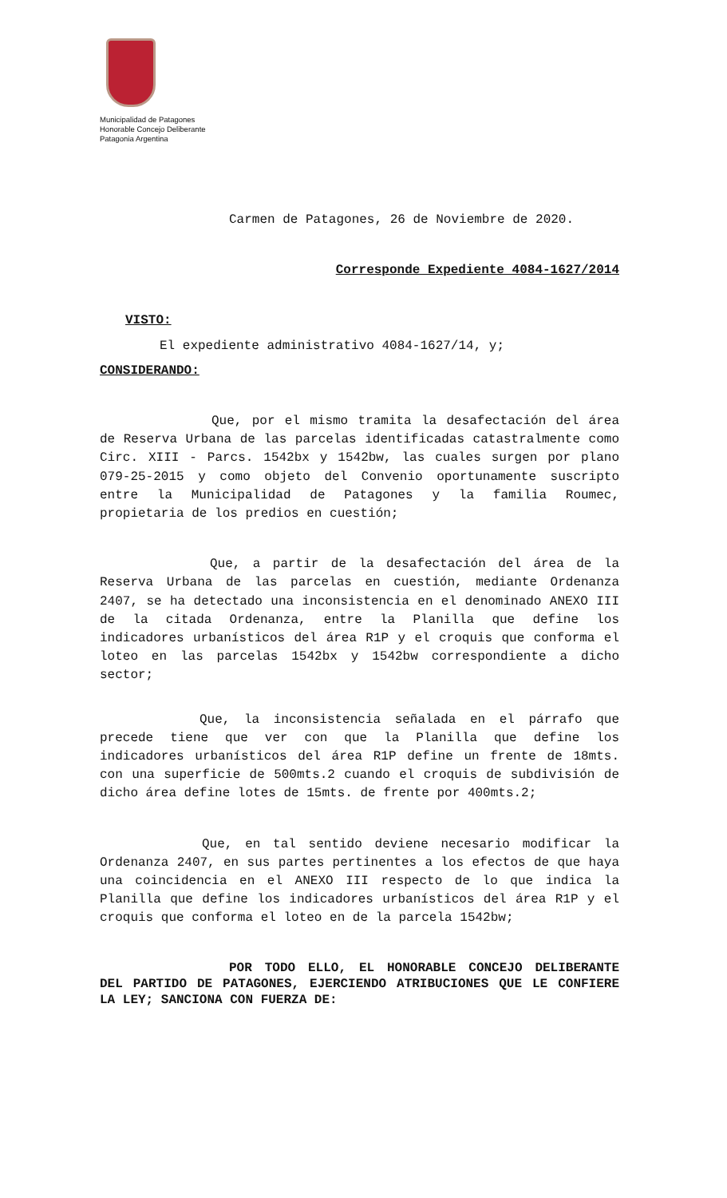Municipalidad de Patagones
Honorable Concejo Deliberante
Patagonia Argentina
Carmen de Patagones, 26 de Noviembre de 2020.
Corresponde Expediente 4084-1627/2014
VISTO:
El expediente administrativo 4084-1627/14, y;
CONSIDERANDO:
Que, por el mismo tramita la desafectación del área de Reserva Urbana de las parcelas identificadas catastralmente como Circ. XIII - Parcs. 1542bx y 1542bw, las cuales surgen por plano 079-25-2015 y como objeto del Convenio oportunamente suscripto entre la Municipalidad de Patagones y la familia Roumec, propietaria de los predios en cuestión;
Que, a partir de la desafectación del área de la Reserva Urbana de las parcelas en cuestión, mediante Ordenanza 2407, se ha detectado una inconsistencia en el denominado ANEXO III de la citada Ordenanza, entre la Planilla que define los indicadores urbanísticos del área R1P y el croquis que conforma el loteo en las parcelas 1542bx y 1542bw correspondiente a dicho sector;
Que, la inconsistencia señalada en el párrafo que precede tiene que ver con que la Planilla que define los indicadores urbanísticos del área R1P define un frente de 18mts. con una superficie de 500mts.2 cuando el croquis de subdivisión de dicho área define lotes de 15mts. de frente por 400mts.2;
Que, en tal sentido deviene necesario modificar la Ordenanza 2407, en sus partes pertinentes a los efectos de que haya una coincidencia en el ANEXO III respecto de lo que indica la Planilla que define los indicadores urbanísticos del área R1P y el croquis que conforma el loteo en de la parcela 1542bw;
POR TODO ELLO, EL HONORABLE CONCEJO DELIBERANTE DEL PARTIDO DE PATAGONES, EJERCIENDO ATRIBUCIONES QUE LE CONFIERE LA LEY; SANCIONA CON FUERZA DE: